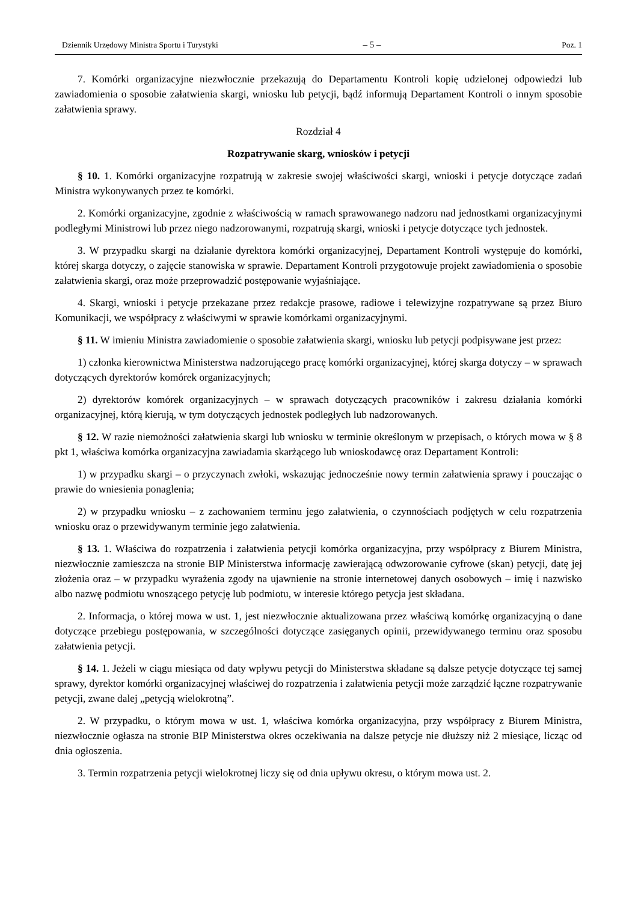Dziennik Urzędowy Ministra Sportu i Turystyki – 5 – Poz. 1
7. Komórki organizacyjne niezwłocznie przekazują do Departamentu Kontroli kopię udzielonej odpowiedzi lub zawiadomienia o sposobie załatwienia skargi, wniosku lub petycji, bądź informują Departament Kontroli o innym sposobie załatwienia sprawy.
Rozdział 4
Rozpatrywanie skarg, wniosków i petycji
§ 10. 1. Komórki organizacyjne rozpatrują w zakresie swojej właściwości skargi, wnioski i petycje dotyczące zadań Ministra wykonywanych przez te komórki.
2. Komórki organizacyjne, zgodnie z właściwością w ramach sprawowanego nadzoru nad jednostkami organizacyjnymi podległymi Ministrowi lub przez niego nadzorowanymi, rozpatrują skargi, wnioski i petycje dotyczące tych jednostek.
3. W przypadku skargi na działanie dyrektora komórki organizacyjnej, Departament Kontroli występuje do komórki, której skarga dotyczy, o zajęcie stanowiska w sprawie. Departament Kontroli przygotowuje projekt zawiadomienia o sposobie załatwienia skargi, oraz może przeprowadzić postępowanie wyjaśniające.
4. Skargi, wnioski i petycje przekazane przez redakcje prasowe, radiowe i telewizyjne rozpatrywane są przez Biuro Komunikacji, we współpracy z właściwymi w sprawie komórkami organizacyjnymi.
§ 11. W imieniu Ministra zawiadomienie o sposobie załatwienia skargi, wniosku lub petycji podpisywane jest przez:
1) członka kierownictwa Ministerstwa nadzorującego pracę komórki organizacyjnej, której skarga dotyczy – w sprawach dotyczących dyrektorów komórek organizacyjnych;
2) dyrektorów komórek organizacyjnych – w sprawach dotyczących pracowników i zakresu działania komórki organizacyjnej, którą kierują, w tym dotyczących jednostek podległych lub nadzorowanych.
§ 12. W razie niemożności załatwienia skargi lub wniosku w terminie określonym w przepisach, o których mowa w § 8 pkt 1, właściwa komórka organizacyjna zawiadamia skarżącego lub wnioskodawcę oraz Departament Kontroli:
1) w przypadku skargi – o przyczynach zwłoki, wskazując jednocześnie nowy termin załatwienia sprawy i pouczając o prawie do wniesienia ponaglenia;
2) w przypadku wniosku – z zachowaniem terminu jego załatwienia, o czynnościach podjętych w celu rozpatrzenia wniosku oraz o przewidywanym terminie jego załatwienia.
§ 13. 1. Właściwa do rozpatrzenia i załatwienia petycji komórka organizacyjna, przy współpracy z Biurem Ministra, niezwłocznie zamieszcza na stronie BIP Ministerstwa informację zawierającą odwzorowanie cyfrowe (skan) petycji, datę jej złożenia oraz – w przypadku wyrażenia zgody na ujawnienie na stronie internetowej danych osobowych – imię i nazwisko albo nazwę podmiotu wnoszącego petycję lub podmiotu, w interesie którego petycja jest składana.
2. Informacja, o której mowa w ust. 1, jest niezwłocznie aktualizowana przez właściwą komórkę organizacyjną o dane dotyczące przebiegu postępowania, w szczególności dotyczące zasięganych opinii, przewidywanego terminu oraz sposobu załatwienia petycji.
§ 14. 1. Jeżeli w ciągu miesiąca od daty wpływu petycji do Ministerstwa składane są dalsze petycje dotyczące tej samej sprawy, dyrektor komórki organizacyjnej właściwej do rozpatrzenia i załatwienia petycji może zarządzić łączne rozpatrywanie petycji, zwane dalej „petycją wielokrotną”.
2. W przypadku, o którym mowa w ust. 1, właściwa komórka organizacyjna, przy współpracy z Biurem Ministra, niezwłocznie ogłasza na stronie BIP Ministerstwa okres oczekiwania na dalsze petycje nie dłuższy niż 2 miesiące, licząc od dnia ogłoszenia.
3. Termin rozpatrzenia petycji wielokrotnej liczy się od dnia upływu okresu, o którym mowa ust. 2.